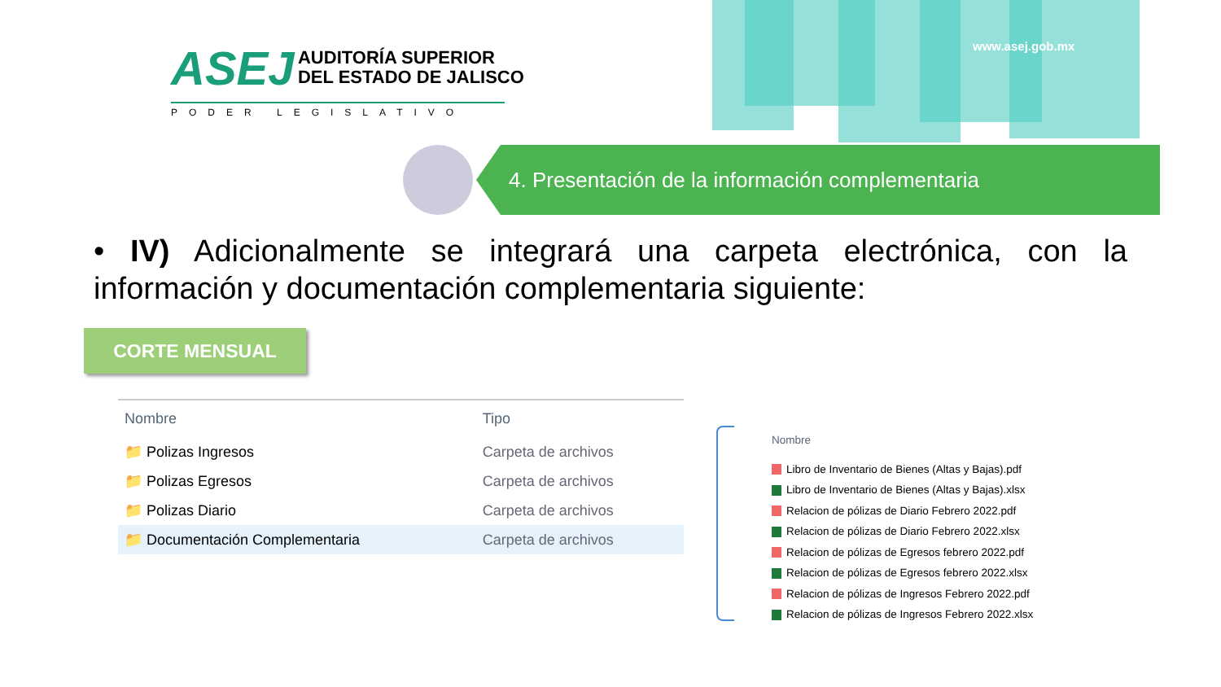ASEJ AUDITORÍA SUPERIOR
DEL ESTADO DE JALISCO
PODER LEGISLATIVO
www.asej.gob.mx
4. Presentación de la información complementaria
• IV) Adicionalmente se integrará una carpeta electrónica, con la información y documentación complementaria siguiente:
CORTE MENSUAL
| Nombre | Tipo |
| --- | --- |
| 📁 Polizas Ingresos | Carpeta de archivos |
| 📁 Polizas Egresos | Carpeta de archivos |
| 📁 Polizas Diario | Carpeta de archivos |
| 📁 Documentación Complementaria | Carpeta de archivos |
Nombre
Libro de Inventario de Bienes (Altas y Bajas).pdf
Libro de Inventario de Bienes (Altas y Bajas).xlsx
Relacion de pólizas de Diario Febrero 2022.pdf
Relacion de pólizas de Diario Febrero 2022.xlsx
Relacion de pólizas de Egresos febrero 2022.pdf
Relacion de pólizas de Egresos febrero 2022.xlsx
Relacion de pólizas de Ingresos Febrero 2022.pdf
Relacion de pólizas de Ingresos Febrero 2022.xlsx